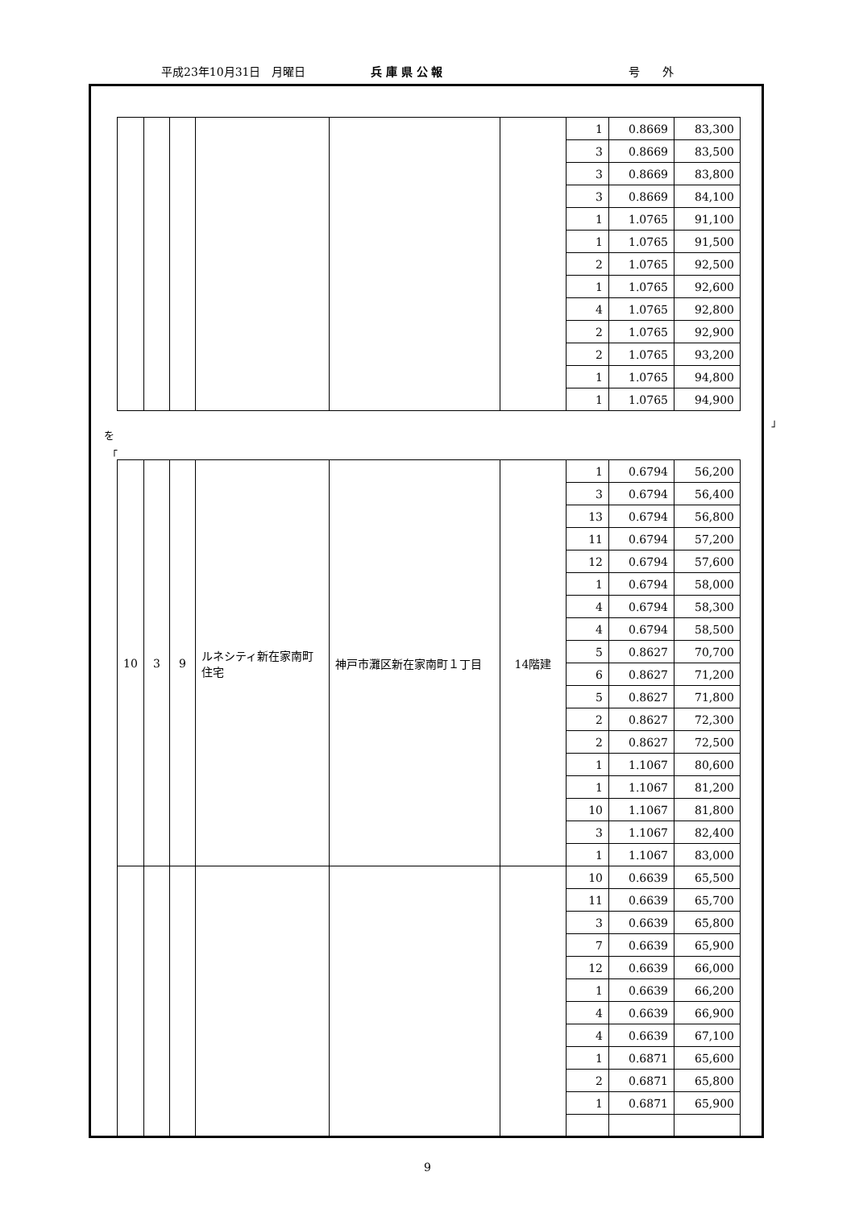平成23年10月31日　月曜日 兵 庫 県 公 報 号　　外
| | | | | | | 1 | 0.8669 | 83,300 |
| | | | | | | 3 | 0.8669 | 83,500 |
| | | | | | | 3 | 0.8669 | 83,800 |
| | | | | | | 3 | 0.8669 | 84,100 |
| | | | | | | 1 | 1.0765 | 91,100 |
| | | | | | | 1 | 1.0765 | 91,500 |
| | | | | | | 2 | 1.0765 | 92,500 |
| | | | | | | 1 | 1.0765 | 92,600 |
| | | | | | | 4 | 1.0765 | 92,800 |
| | | | | | | 2 | 1.0765 | 92,900 |
| | | | | | | 2 | 1.0765 | 93,200 |
| | | | | | | 1 | 1.0765 | 94,800 |
| | | | | | | 1 | 1.0765 | 94,900 |
」
を
「
| 10 | 3 | 9 | ルネシティ新在家南町住宅 | 神戸市灘区新在家南町１丁目 | 14階建 | 1 | 0.6794 | 56,200 |
| | | | | | | 3 | 0.6794 | 56,400 |
| | | | | | | 13 | 0.6794 | 56,800 |
| | | | | | | 11 | 0.6794 | 57,200 |
| | | | | | | 12 | 0.6794 | 57,600 |
| | | | | | | 1 | 0.6794 | 58,000 |
| | | | | | | 4 | 0.6794 | 58,300 |
| | | | | | | 4 | 0.6794 | 58,500 |
| | | | | | | 5 | 0.8627 | 70,700 |
| | | | | | | 6 | 0.8627 | 71,200 |
| | | | | | | 5 | 0.8627 | 71,800 |
| | | | | | | 2 | 0.8627 | 72,300 |
| | | | | | | 2 | 0.8627 | 72,500 |
| | | | | | | 1 | 1.1067 | 80,600 |
| | | | | | | 1 | 1.1067 | 81,200 |
| | | | | | | 10 | 1.1067 | 81,800 |
| | | | | | | 3 | 1.1067 | 82,400 |
| | | | | | | 1 | 1.1067 | 83,000 |
| | | | | | | 10 | 0.6639 | 65,500 |
| | | | | | | 11 | 0.6639 | 65,700 |
| | | | | | | 3 | 0.6639 | 65,800 |
| | | | | | | 7 | 0.6639 | 65,900 |
| | | | | | | 12 | 0.6639 | 66,000 |
| | | | | | | 1 | 0.6639 | 66,200 |
| | | | | | | 4 | 0.6639 | 66,900 |
| | | | | | | 4 | 0.6639 | 67,100 |
| | | | | | | 1 | 0.6871 | 65,600 |
| | | | | | | 2 | 0.6871 | 65,800 |
| | | | | | | 1 | 0.6871 | 65,900 |
9